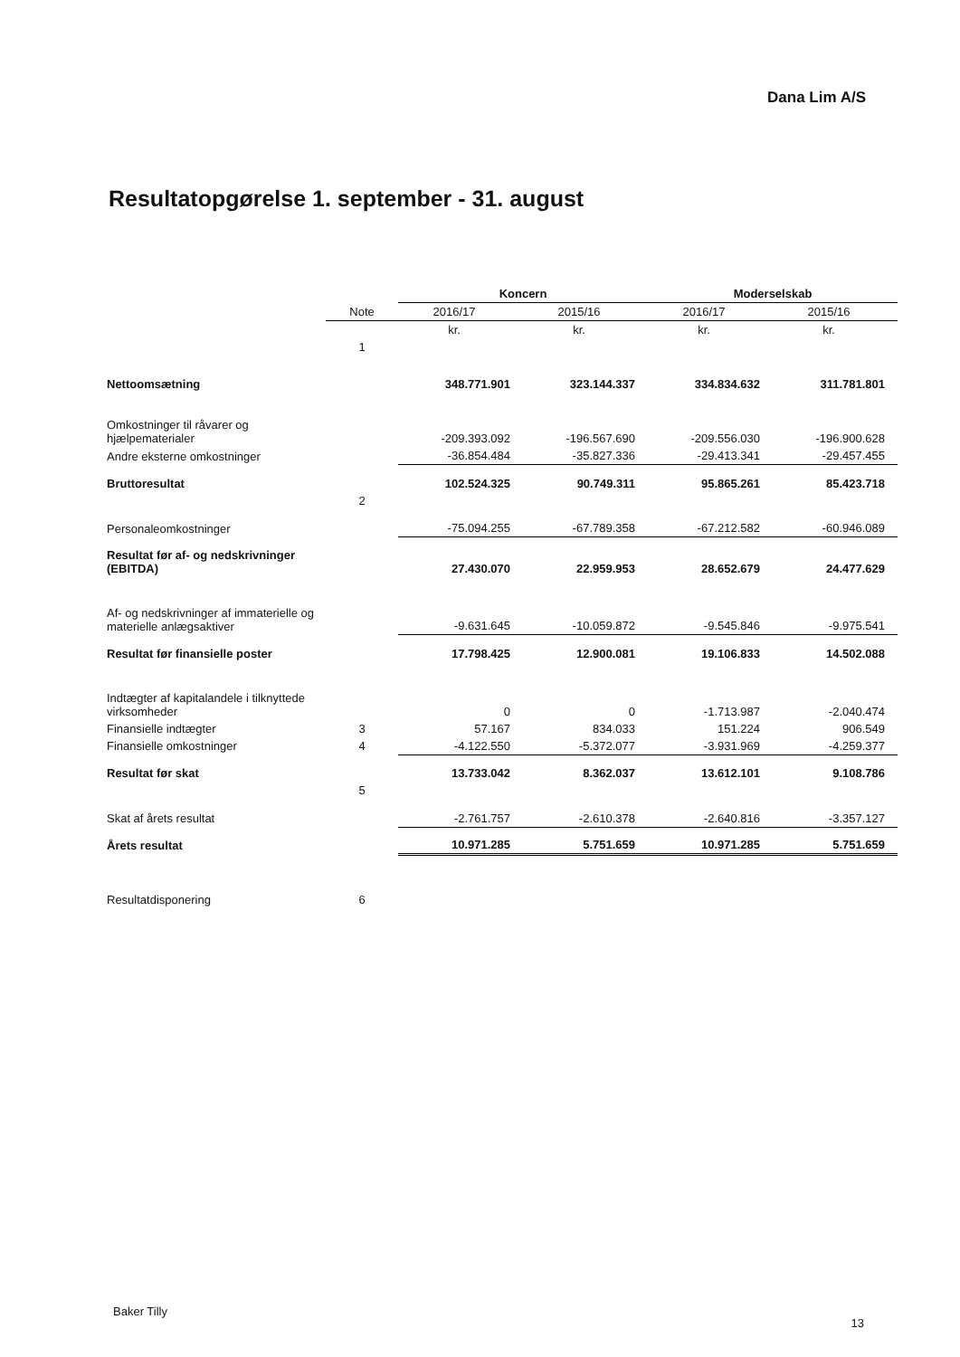Dana Lim A/S
Resultatopgørelse 1. september - 31. august
| | | Koncern | | Moderselskab | |
| | Note | 2016/17 | 2015/16 | 2016/17 | 2015/16 |
| | | kr. | kr. | kr. | kr. |
| Nettoomsætning | 1 | 348.771.901 | 323.144.337 | 334.834.632 | 311.781.801 |
| Omkostninger til råvarer og hjælpematerialer | | -209.393.092 | -196.567.690 | -209.556.030 | -196.900.628 |
| Andre eksterne omkostninger | | -36.854.484 | -35.827.336 | -29.413.341 | -29.457.455 |
| Bruttoresultat | | 102.524.325 | 90.749.311 | 95.865.261 | 85.423.718 |
| Personaleomkostninger | 2 | -75.094.255 | -67.789.358 | -67.212.582 | -60.946.089 |
| Resultat før af- og nedskrivninger (EBITDA) | | 27.430.070 | 22.959.953 | 28.652.679 | 24.477.629 |
| Af- og nedskrivninger af immaterielle og materielle anlægsaktiver | | -9.631.645 | -10.059.872 | -9.545.846 | -9.975.541 |
| Resultat før finansielle poster | | 17.798.425 | 12.900.081 | 19.106.833 | 14.502.088 |
| Indtægter af kapitalandele i tilknyttede virksomheder | | 0 | 0 | -1.713.987 | -2.040.474 |
| Finansielle indtægter | 3 | 57.167 | 834.033 | 151.224 | 906.549 |
| Finansielle omkostninger | 4 | -4.122.550 | -5.372.077 | -3.931.969 | -4.259.377 |
| Resultat før skat | | 13.733.042 | 8.362.037 | 13.612.101 | 9.108.786 |
| Skat af årets resultat | 5 | -2.761.757 | -2.610.378 | -2.640.816 | -3.357.127 |
| Årets resultat | | 10.971.285 | 5.751.659 | 10.971.285 | 5.751.659 |
| Resultatdisponering | 6 | | | | |
Baker Tilly
13